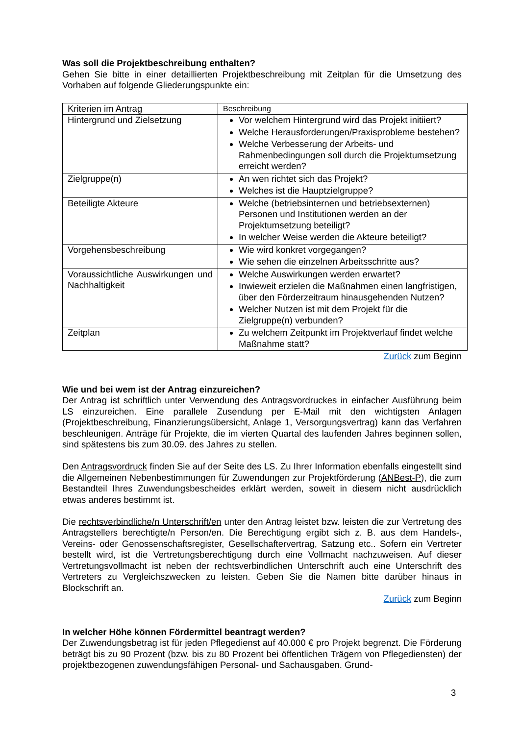Was soll die Projektbeschreibung enthalten?
Gehen Sie bitte in einer detaillierten Projektbeschreibung mit Zeitplan für die Umsetzung des Vorhaben auf folgende Gliederungspunkte ein:
| Kriterien im Antrag | Beschreibung |
| Hintergrund und Zielsetzung | Vor welchem Hintergrund wird das Projekt initiiert? Welche Herausforderungen/Praxisprobleme bestehen? Welche Verbesserung der Arbeits- und Rahmenbedingungen soll durch die Projektumsetzung erreicht werden? |
| Zielgruppe(n) | An wen richtet sich das Projekt? Welches ist die Hauptzielgruppe? |
| Beteiligte Akteure | Welche (betriebsinternen und betriebsexternen) Personen und Institutionen werden an der Projektumsetzung beteiligt? In welcher Weise werden die Akteure beteiligt? |
| Vorgehensbeschreibung | Wie wird konkret vorgegangen? Wie sehen die einzelnen Arbeitsschritte aus? |
| Voraussichtliche Auswirkungen und Nachhaltigkeit | Welche Auswirkungen werden erwartet? Inwieweit erzielen die Maßnahmen einen langfristigen, über den Förderzeitraum hinausgehenden Nutzen? Welcher Nutzen ist mit dem Projekt für die Zielgruppe(n) verbunden? |
| Zeitplan | Zu welchem Zeitpunkt im Projektverlauf findet welche Maßnahme statt? |
Zurück zum Beginn
Wie und bei wem ist der Antrag einzureichen?
Der Antrag ist schriftlich unter Verwendung des Antragsvordruckes in einfacher Ausführung beim LS einzureichen. Eine parallele Zusendung per E-Mail mit den wichtigsten Anlagen (Projektbeschreibung, Finanzierungsübersicht, Anlage 1, Versorgungsvertrag) kann das Verfahren beschleunigen. Anträge für Projekte, die im vierten Quartal des laufenden Jahres beginnen sollen, sind spätestens bis zum 30.09. des Jahres zu stellen.
Den Antragsvordruck finden Sie auf der Seite des LS. Zu Ihrer Information ebenfalls eingestellt sind die Allgemeinen Nebenbestimmungen für Zuwendungen zur Projektförderung (ANBest-P), die zum Bestandteil Ihres Zuwendungsbescheides erklärt werden, soweit in diesem nicht ausdrücklich etwas anderes bestimmt ist.
Die rechtsverbindliche/n Unterschrift/en unter den Antrag leistet bzw. leisten die zur Vertretung des Antragstellers berechtigte/n Person/en. Die Berechtigung ergibt sich z. B. aus dem Handels-, Vereins- oder Genossenschaftsregister, Gesellschaftervertrag, Satzung etc.. Sofern ein Vertreter bestellt wird, ist die Vertretungsberechtigung durch eine Vollmacht nachzuweisen. Auf dieser Vertretungsvollmacht ist neben der rechtsverbindlichen Unterschrift auch eine Unterschrift des Vertreters zu Vergleichszwecken zu leisten. Geben Sie die Namen bitte darüber hinaus in Blockschrift an.
Zurück zum Beginn
In welcher Höhe können Fördermittel beantragt werden?
Der Zuwendungsbetrag ist für jeden Pflegedienst auf 40.000 € pro Projekt begrenzt. Die Förderung beträgt bis zu 90 Prozent (bzw. bis zu 80 Prozent bei öffentlichen Trägern von Pflegediensten) der projektbezogenen zuwendungsfähigen Personal- und Sachausgaben. Grund-
3